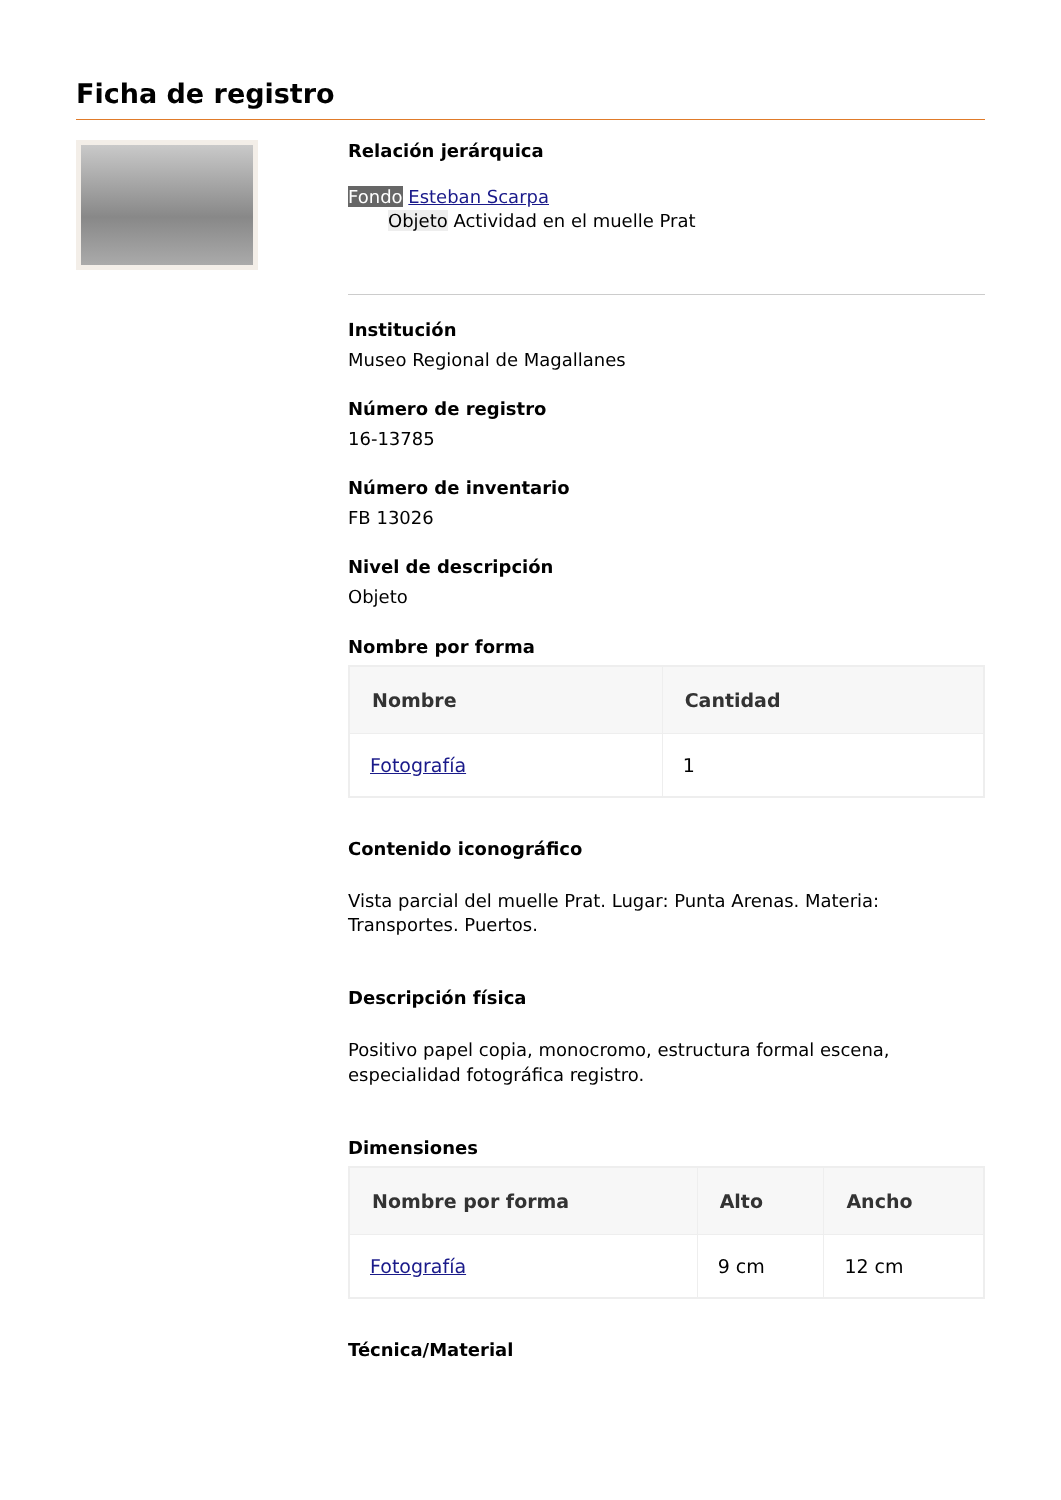Ficha de registro
Relación jerárquica
Fondo Esteban Scarpa
Objeto Actividad en el muelle Prat
Institución
Museo Regional de Magallanes
Número de registro
16-13785
Número de inventario
FB 13026
Nivel de descripción
Objeto
Nombre por forma
| Nombre | Cantidad |
| --- | --- |
| Fotografía | 1 |
Contenido iconográfico
Vista parcial del muelle Prat. Lugar: Punta Arenas. Materia: Transportes. Puertos.
Descripción física
Positivo papel copia, monocromo, estructura formal escena, especialidad fotográfica registro.
Dimensiones
| Nombre por forma | Alto | Ancho |
| --- | --- | --- |
| Fotografía | 9 cm | 12 cm |
Técnica/Material